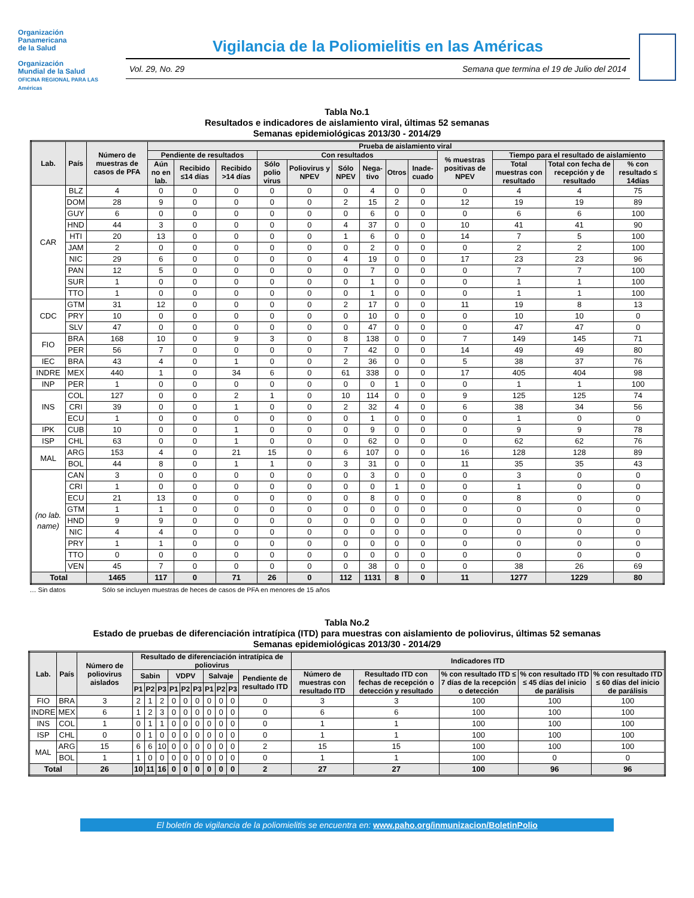Organización
Panamericana
de la Salud
Organización
Mundial de la Salud
OFICINA REGIONAL PARA LAS Américas
Vigilancia de la Poliomielitis en las Américas
Vol. 29, No. 29 Semana que termina el 19 de Julio del 2014
Tabla No.1
Resultados e indicadores de aislamiento viral, últimas 52 semanas
Semanas epidemiológicas 2013/30 - 2014/29
| Lab. | País | Número de muestras de casos de PFA | Prueba de aislamiento viral | | | | | | | | | | | | |
| --- | --- | --- | --- | --- | --- | --- | --- | --- | --- | --- | --- | --- | --- | --- | --- |
| | | | Pendiente de resultados | | | Con resultados | | | | | | % muestras positivas de NPEV | Tiempo para el resultado de aislamiento | | |
| | | | Aún no en lab. | Recibido ≤14 días | Recibido >14 días | Sólo polio virus | Poliovirus y NPEV | Sólo NPEV | Nega-tivo | Otros | Inade-cuado | | Total muestras con resultado | Total con fecha de recepción y de resultado | % con resultado ≤ 14días |
| CAR | BLZ | 4 | 0 | 0 | 0 | 0 | 0 | 0 | 4 | 0 | 0 | 0 | 4 | 4 | 75 |
| | DOM | 28 | 9 | 0 | 0 | 0 | 0 | 2 | 15 | 2 | 0 | 12 | 19 | 19 | 89 |
| | GUY | 6 | 0 | 0 | 0 | 0 | 0 | 0 | 6 | 0 | 0 | 0 | 6 | 6 | 100 |
| | HND | 44 | 3 | 0 | 0 | 0 | 0 | 4 | 37 | 0 | 0 | 10 | 41 | 41 | 90 |
| | HTI | 20 | 13 | 0 | 0 | 0 | 0 | 1 | 6 | 0 | 0 | 14 | 7 | 5 | 100 |
| | JAM | 2 | 0 | 0 | 0 | 0 | 0 | 0 | 2 | 0 | 0 | 0 | 2 | 2 | 100 |
| | NIC | 29 | 6 | 0 | 0 | 0 | 0 | 4 | 19 | 0 | 0 | 17 | 23 | 23 | 96 |
| | PAN | 12 | 5 | 0 | 0 | 0 | 0 | 0 | 7 | 0 | 0 | 0 | 7 | 7 | 100 |
| | SUR | 1 | 0 | 0 | 0 | 0 | 0 | 0 | 1 | 0 | 0 | 0 | 1 | 1 | 100 |
| | TTO | 1 | 0 | 0 | 0 | 0 | 0 | 0 | 1 | 0 | 0 | 0 | 1 | 1 | 100 |
| CDC | GTM | 31 | 12 | 0 | 0 | 0 | 0 | 2 | 17 | 0 | 0 | 11 | 19 | 8 | 13 |
| | PRY | 10 | 0 | 0 | 0 | 0 | 0 | 0 | 10 | 0 | 0 | 0 | 10 | 10 | 0 |
| | SLV | 47 | 0 | 0 | 0 | 0 | 0 | 0 | 47 | 0 | 0 | 0 | 47 | 47 | 0 |
| FIO | BRA | 168 | 10 | 0 | 9 | 3 | 0 | 8 | 138 | 0 | 0 | 7 | 149 | 145 | 71 |
| | PER | 56 | 7 | 0 | 0 | 0 | 0 | 7 | 42 | 0 | 0 | 14 | 49 | 49 | 80 |
| IEC | BRA | 43 | 4 | 0 | 1 | 0 | 0 | 2 | 36 | 0 | 0 | 5 | 38 | 37 | 76 |
| INDRE | MEX | 440 | 1 | 0 | 34 | 6 | 0 | 61 | 338 | 0 | 0 | 17 | 405 | 404 | 98 |
| INP | PER | 1 | 0 | 0 | 0 | 0 | 0 | 0 | 0 | 1 | 0 | 0 | 1 | 1 | 100 |
| INS | COL | 127 | 0 | 0 | 2 | 1 | 0 | 10 | 114 | 0 | 0 | 9 | 125 | 125 | 74 |
| | CRI | 39 | 0 | 0 | 1 | 0 | 0 | 2 | 32 | 4 | 0 | 6 | 38 | 34 | 56 |
| | ECU | 1 | 0 | 0 | 0 | 0 | 0 | 0 | 1 | 0 | 0 | 0 | 1 | 0 | 0 |
| IPK | CUB | 10 | 0 | 0 | 1 | 0 | 0 | 0 | 9 | 0 | 0 | 0 | 9 | 9 | 78 |
| ISP | CHL | 63 | 0 | 0 | 1 | 0 | 0 | 0 | 62 | 0 | 0 | 0 | 62 | 62 | 76 |
| MAL | ARG | 153 | 4 | 0 | 21 | 15 | 0 | 6 | 107 | 0 | 0 | 16 | 128 | 128 | 89 |
| | BOL | 44 | 8 | 0 | 1 | 1 | 0 | 3 | 31 | 0 | 0 | 11 | 35 | 35 | 43 |
| (no lab. name) | CAN | 3 | 0 | 0 | 0 | 0 | 0 | 0 | 3 | 0 | 0 | 0 | 3 | 0 | 0 |
| | CRI | 1 | 0 | 0 | 0 | 0 | 0 | 0 | 0 | 1 | 0 | 0 | 1 | 0 | 0 |
| | ECU | 21 | 13 | 0 | 0 | 0 | 0 | 0 | 8 | 0 | 0 | 0 | 8 | 0 | 0 |
| | GTM | 1 | 1 | 0 | 0 | 0 | 0 | 0 | 0 | 0 | 0 | 0 | 0 | 0 | 0 |
| | HND | 9 | 9 | 0 | 0 | 0 | 0 | 0 | 0 | 0 | 0 | 0 | 0 | 0 | 0 |
| | NIC | 4 | 4 | 0 | 0 | 0 | 0 | 0 | 0 | 0 | 0 | 0 | 0 | 0 | 0 |
| | PRY | 1 | 1 | 0 | 0 | 0 | 0 | 0 | 0 | 0 | 0 | 0 | 0 | 0 | 0 |
| | TTO | 0 | 0 | 0 | 0 | 0 | 0 | 0 | 0 | 0 | 0 | 0 | 0 | 0 | 0 |
| | VEN | 45 | 7 | 0 | 0 | 0 | 0 | 0 | 38 | 0 | 0 | 0 | 38 | 26 | 69 |
| Total | | 1465 | 117 | 0 | 71 | 26 | 0 | 112 | 1131 | 8 | 0 | 11 | 1277 | 1229 | 80 |
… Sin datos Sólo se incluyen muestras de heces de casos de PFA en menores de 15 años
Tabla No.2
Estado de pruebas de diferenciación intratípica (ITD) para muestras con aislamiento de poliovirus, últimas 52 semanas
Semanas epidemiológicas 2013/30 - 2014/29
| Lab. | País | Número de poliovirus aislados | Resultado de diferenciación intratípica de poliovirus | | | | | | | | | | Indicadores ITD | | | | |
| --- | --- | --- | --- | --- | --- | --- | --- | --- | --- | --- | --- | --- | --- | --- | --- | --- | --- |
| | | | Sabin | | | VDPV | | | Salvaje | | | Pendiente de resultado ITD | Número de muestras con resultado ITD | Resultado ITD con fechas de recepción o detección y resultado | % con resultado ITD ≤ 7 días de la recepción o detección | % con resultado ITD ≤ 45 días del inicio de parálisis | % con resultado ITD ≤ 60 días del inicio de parálisis |
| | | | P1 | P2 | P3 | P1 | P2 | P3 | P1 | P2 | P3 | | | | | | |
| FIO | BRA | 3 | 2 | 1 | 2 | 0 | 0 | 0 | 0 | 0 | 0 | 0 | 3 | 3 | 100 | 100 | 100 |
| INDRE | MEX | 6 | 1 | 2 | 3 | 0 | 0 | 0 | 0 | 0 | 0 | 0 | 6 | 6 | 100 | 100 | 100 |
| INS | COL | 1 | 0 | 1 | 1 | 0 | 0 | 0 | 0 | 0 | 0 | 0 | 1 | 1 | 100 | 100 | 100 |
| ISP | CHL | 0 | 0 | 1 | 0 | 0 | 0 | 0 | 0 | 0 | 0 | 0 | 1 | 1 | 100 | 100 | 100 |
| MAL | ARG | 15 | 6 | 6 | 10 | 0 | 0 | 0 | 0 | 0 | 0 | 2 | 15 | 15 | 100 | 100 | 100 |
| | BOL | 1 | 1 | 0 | 0 | 0 | 0 | 0 | 0 | 0 | 0 | 0 | 1 | 1 | 100 | 0 | 0 |
| Total | | 26 | 10 | 11 | 16 | 0 | 0 | 0 | 0 | 0 | 0 | 2 | 27 | 27 | 100 | 96 | 96 |
El boletín de vigilancia de la poliomielitis se encuentra en: www.paho.org/inmunizacion/BoletinPolio